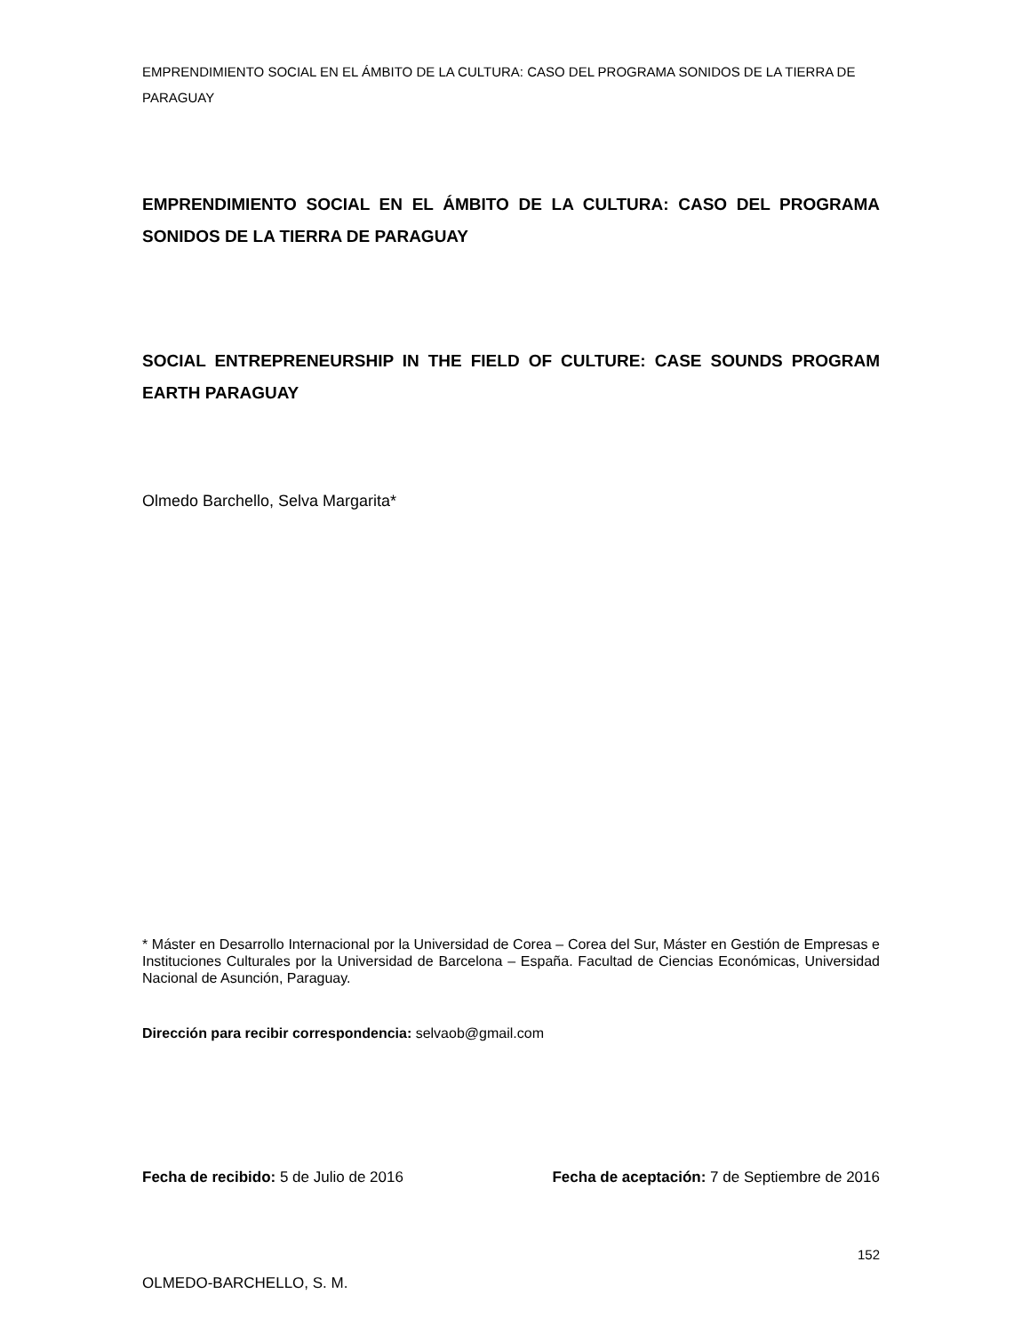EMPRENDIMIENTO SOCIAL EN EL ÁMBITO DE LA CULTURA: CASO DEL PROGRAMA SONIDOS DE LA TIERRA DE PARAGUAY
EMPRENDIMIENTO SOCIAL EN EL ÁMBITO DE LA CULTURA: CASO DEL PROGRAMA SONIDOS DE LA TIERRA DE PARAGUAY
SOCIAL ENTREPRENEURSHIP IN THE FIELD OF CULTURE: CASE SOUNDS PROGRAM EARTH PARAGUAY
Olmedo Barchello, Selva Margarita*
* Máster en Desarrollo Internacional por la Universidad de Corea – Corea del Sur, Máster en Gestión de Empresas e Instituciones Culturales por la Universidad de Barcelona – España. Facultad de Ciencias Económicas, Universidad Nacional de Asunción, Paraguay.
Dirección para recibir correspondencia: selvaob@gmail.com
Fecha de recibido: 5 de Julio de 2016 Fecha de aceptación: 7 de Septiembre de 2016
152
OLMEDO-BARCHELLO, S. M.